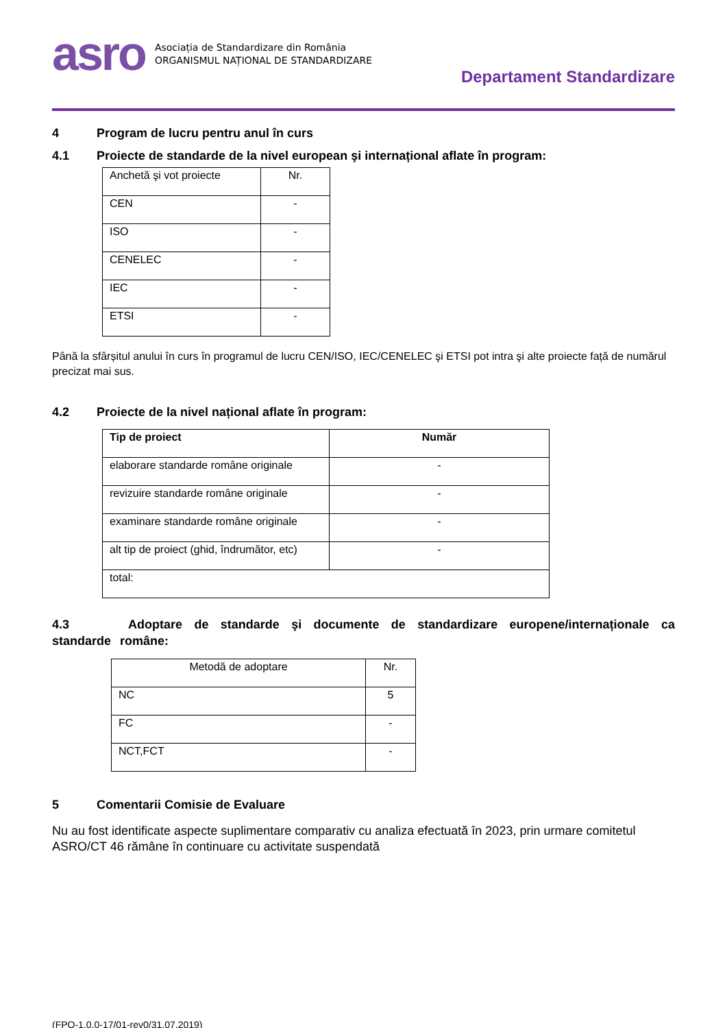asro
Asociația de Standardizare din România
ORGANISMUL NAȚIONAL DE STANDARDIZARE
Departament Standardizare
4 Program de lucru pentru anul în curs
4.1 Proiecte de standarde de la nivel european şi internațional aflate în program:
| Anchetă şi vot proiecte | Nr. |
| CEN | - |
| ISO | - |
| CENELEC | - |
| IEC | - |
| ETSI | - |
Până la sfârșitul anului în curs în programul de lucru CEN/ISO, IEC/CENELEC şi ETSI pot intra şi alte proiecte față de numărul precizat mai sus.
4.2 Proiecte de la nivel național aflate în program:
| Tip de proiect | Număr |
| --- | --- |
| elaborare standarde române originale | - |
| revizuire standarde române originale | - |
| examinare standarde române originale | - |
| alt tip de proiect (ghid, îndrumător, etc) | - |
| total: | |
4.3 Adoptare de standarde şi documente de standardizare europene/internaționale ca standarde române:
| Metodă de adoptare | Nr. |
| NC | 5 |
| FC | - |
| NCT,FCT | - |
5 Comentarii Comisie de Evaluare
Nu au fost identificate aspecte suplimentare comparativ cu analiza efectuată în 2023, prin urmare comitetul ASRO/CT 46 rămâne în continuare cu activitate suspendată
(FPO-1.0.0-17/01-rev0/31.07.2019)